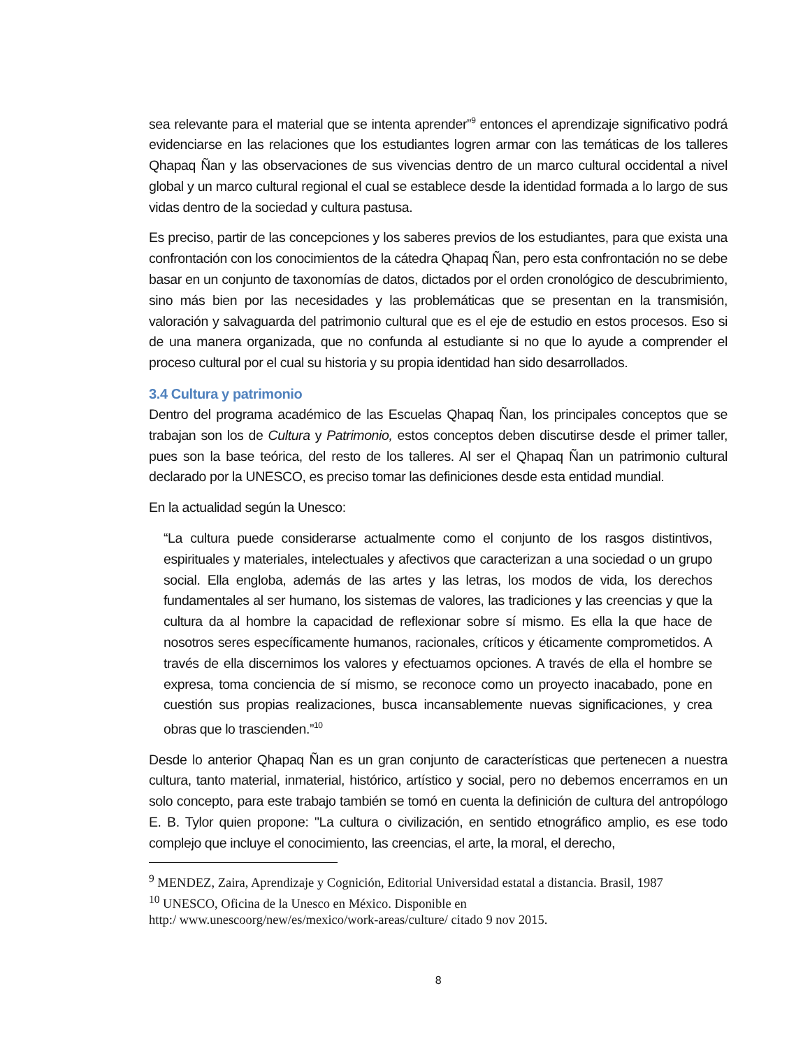sea relevante para el material que se intenta aprender”<sup>9</sup> entonces el aprendizaje significativo podrá evidenciarse en las relaciones que los estudiantes logren armar con las temáticas de los talleres Qhapaq Ñan y las observaciones de sus vivencias dentro de un marco cultural occidental a nivel global y un marco cultural regional el cual se establece desde la identidad formada a lo largo de sus vidas dentro de la sociedad y cultura pastusa.
Es preciso, partir de las concepciones y los saberes previos de los estudiantes, para que exista una confrontación con los conocimientos de la cátedra Qhapaq Ñan, pero esta confrontación no se debe basar en un conjunto de taxonomías de datos, dictados por el orden cronológico de descubrimiento, sino más bien por las necesidades y las problemáticas que se presentan en la transmisión, valoración y salvaguarda del patrimonio cultural que es el eje de estudio en estos procesos. Eso si de una manera organizada, que no confunda al estudiante si no que lo ayude a comprender el proceso cultural por el cual su historia y su propia identidad han sido desarrollados.
3.4 Cultura y patrimonio
Dentro del programa académico de las Escuelas Qhapaq Ñan, los principales conceptos que se trabajan son los de Cultura y Patrimonio, estos conceptos deben discutirse desde el primer taller, pues son la base teórica, del resto de los talleres. Al ser el Qhapaq Ñan un patrimonio cultural declarado por la UNESCO, es preciso tomar las definiciones desde esta entidad mundial.
En la actualidad según la Unesco:
“La cultura puede considerarse actualmente como el conjunto de los rasgos distintivos, espirituales y materiales, intelectuales y afectivos que caracterizan a una sociedad o un grupo social. Ella engloba, además de las artes y las letras, los modos de vida, los derechos fundamentales al ser humano, los sistemas de valores, las tradiciones y las creencias y que la cultura da al hombre la capacidad de reflexionar sobre sí mismo. Es ella la que hace de nosotros seres específicamente humanos, racionales, críticos y éticamente comprometidos. A través de ella discernimos los valores y efectuamos opciones. A través de ella el hombre se expresa, toma conciencia de sí mismo, se reconoce como un proyecto inacabado, pone en cuestión sus propias realizaciones, busca incansablemente nuevas significaciones, y crea obras que lo trascienden.”<sup>10</sup>
Desde lo anterior Qhapaq Ñan es un gran conjunto de características que pertenecen a nuestra cultura, tanto material, inmaterial, histórico, artístico y social, pero no debemos encerramos en un solo concepto, para este trabajo también se tomó en cuenta la definición de cultura del antropólogo E. B. Tylor quien propone: "La cultura o civilización, en sentido etnográfico amplio, es ese todo complejo que incluye el conocimiento, las creencias, el arte, la moral, el derecho,
<sup>9</sup> MENDEZ, Zaira, Aprendizaje y Cognición, Editorial Universidad estatal a distancia. Brasil, 1987
<sup>10</sup> UNESCO, Oficina de la Unesco en México. Disponible en
http:/ www.unescoorg/new/es/mexico/work-areas/culture/ citado 9 nov 2015.
8